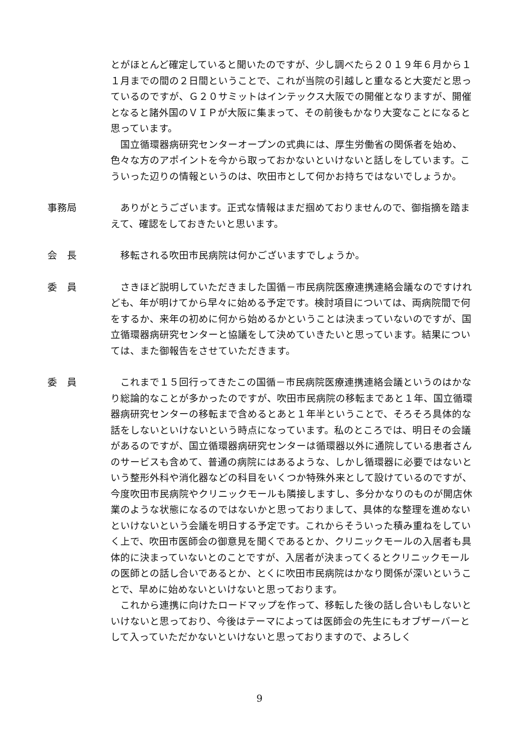とがほとんど確定していると聞いたのですが、少し調べたら２０１９年６月から１１月までの間の２日間ということで、これが当院の引越しと重なると大変だと思っているのですが、Ｇ２０サミットはインテックス大阪での開催となりますが、開催となると諸外国のＶＩＰが大阪に集まって、その前後もかなり大変なことになると思っています。
国立循環器病研究センターオープンの式典には、厚生労働省の関係者を始め、色々な方のアポイントを今から取っておかないといけないと話しをしています。こういった辺りの情報というのは、吹田市として何かお持ちではないでしょうか。
事務局 ありがとうございます。正式な情報はまだ掴めておりませんので、御指摘を踏まえて、確認をしておきたいと思います。
会　長 移転される吹田市民病院は何かございますでしょうか。
委　員 さきほど説明していただきました国循－市民病院医療連携連絡会議なのですけれども、年が明けてから早々に始める予定です。検討項目については、両病院間で何をするか、来年の初めに何から始めるかということは決まっていないのですが、国立循環器病研究センターと協議をして決めていきたいと思っています。結果については、また御報告をさせていただきます。
委　員 これまで１５回行ってきたこの国循－市民病院医療連携連絡会議というのはかなり総論的なことが多かったのですが、吹田市民病院の移転まであと１年、国立循環器病研究センターの移転まで含めるとあと１年半ということで、そろそろ具体的な話をしないといけないという時点になっています。私のところでは、明日その会議があるのですが、国立循環器病研究センターは循環器以外に通院している患者さんのサービスも含めて、普通の病院にはあるような、しかし循環器に必要ではないという整形外科や消化器などの科目をいくつか特殊外来として設けているのですが、今度吹田市民病院やクリニックモールも隣接しますし、多分かなりのものが開店休業のような状態になるのではないかと思っておりまして、具体的な整理を進めないといけないという会議を明日する予定です。これからそういった積み重ねをしていく上で、吹田市医師会の御意見を聞くであるとか、クリニックモールの入居者も具体的に決まっていないとのことですが、入居者が決まってくるとクリニックモールの医師との話し合いであるとか、とくに吹田市民病院はかなり関係が深いということで、早めに始めないといけないと思っております。
これから連携に向けたロードマップを作って、移転した後の話し合いもしないといけないと思っており、今後はテーマによっては医師会の先生にもオブザーバーとして入っていただかないといけないと思っておりますので、よろしく
9